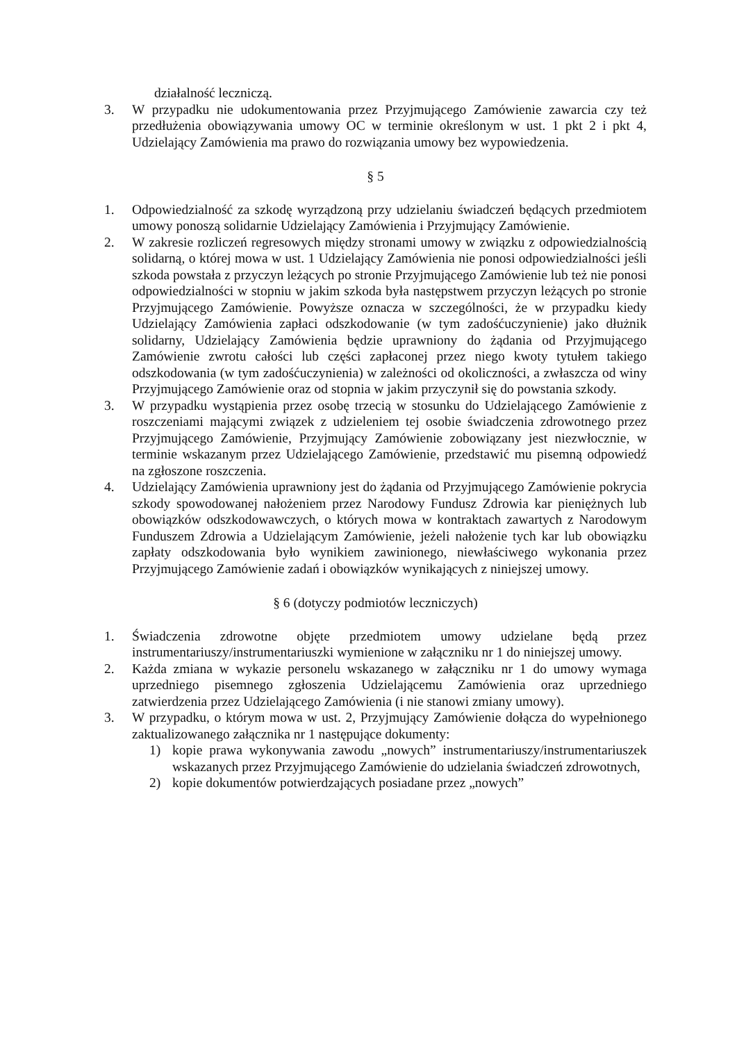działalność leczniczą.
3. W przypadku nie udokumentowania przez Przyjmującego Zamówienie zawarcia czy też przedłużenia obowiązywania umowy OC w terminie określonym w ust. 1 pkt 2 i pkt 4, Udzielający Zamówienia ma prawo do rozwiązania umowy bez wypowiedzenia.
§ 5
1. Odpowiedzialność za szkodę wyrządzoną przy udzielaniu świadczeń będących przedmiotem umowy ponoszą solidarnie Udzielający Zamówienia i Przyjmujący Zamówienie.
2. W zakresie rozliczeń regresowych między stronami umowy w związku z odpowiedzialnością solidarną, o której mowa w ust. 1 Udzielający Zamówienia nie ponosi odpowiedzialności jeśli szkoda powstała z przyczyn leżących po stronie Przyjmującego Zamówienie lub też nie ponosi odpowiedzialności w stopniu w jakim szkoda była następstwem przyczyn leżących po stronie Przyjmującego Zamówienie. Powyższe oznacza w szczególności, że w przypadku kiedy Udzielający Zamówienia zapłaci odszkodowanie (w tym zadośćuczynienie) jako dłużnik solidarny, Udzielający Zamówienia będzie uprawniony do żądania od Przyjmującego Zamówienie zwrotu całości lub części zapłaconej przez niego kwoty tytułem takiego odszkodowania (w tym zadośćuczynienia) w zależności od okoliczności, a zwłaszcza od winy Przyjmującego Zamówienie oraz od stopnia w jakim przyczynił się do powstania szkody.
3. W przypadku wystąpienia przez osobę trzecią w stosunku do Udzielającego Zamówienie z roszczeniami mającymi związek z udzieleniem tej osobie świadczenia zdrowotnego przez Przyjmującego Zamówienie, Przyjmujący Zamówienie zobowiązany jest niezwłocznie, w terminie wskazanym przez Udzielającego Zamówienie, przedstawić mu pisemną odpowiedź na zgłoszone roszczenia.
4. Udzielający Zamówienia uprawniony jest do żądania od Przyjmującego Zamówienie pokrycia szkody spowodowanej nałożeniem przez Narodowy Fundusz Zdrowia kar pieniężnych lub obowiązków odszkodowawczych, o których mowa w kontraktach zawartych z Narodowym Funduszem Zdrowia a Udzielającym Zamówienie, jeżeli nałożenie tych kar lub obowiązku zapłaty odszkodowania było wynikiem zawinionego, niewłaściwego wykonania przez Przyjmującego Zamówienie zadań i obowiązków wynikających z niniejszej umowy.
§ 6 (dotyczy podmiotów leczniczych)
1. Świadczenia zdrowotne objęte przedmiotem umowy udzielane będą przez instrumentariuszy/instrumentariuszki wymienione w załączniku nr 1 do niniejszej umowy.
2. Każda zmiana w wykazie personelu wskazanego w załączniku nr 1 do umowy wymaga uprzedniego pisemnego zgłoszenia Udzielającemu Zamówienia oraz uprzedniego zatwierdzenia przez Udzielającego Zamówienia (i nie stanowi zmiany umowy).
3. W przypadku, o którym mowa w ust. 2, Przyjmujący Zamówienie dołącza do wypełnionego zaktualizowanego załącznika nr 1 następujące dokumenty:
1) kopie prawa wykonywania zawodu „nowych” instrumentariuszy/instrumentariuszek wskazanych przez Przyjmującego Zamówienie do udzielania świadczeń zdrowotnych,
2) kopie dokumentów potwierdzających posiadane przez „nowych”